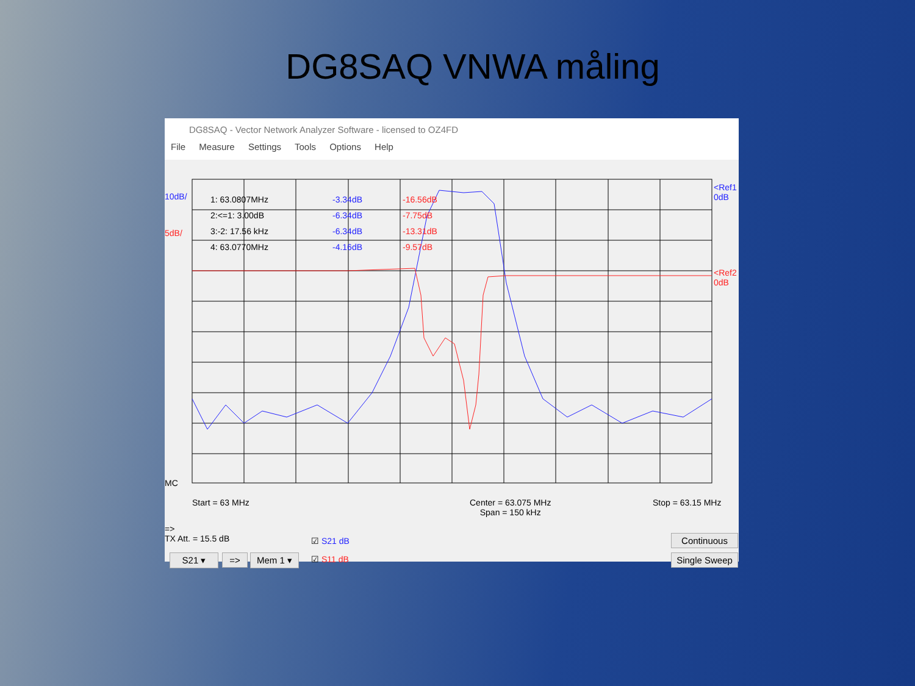DG8SAQ VNWA måling
DG8SAQ - Vector Network Analyzer Software - licensed to OZ4FD
File Measure Settings Tools Options Help
10dB/
5dB/
1: 63.0807MHz
2:<=1: 3.00dB
3:-2: 17.56 kHz
4: 63.0770MHz
-3.34dB
-6.34dB
-6.34dB
-4.16dB
-16.56dB
-7.75dB
-13.31dB
-9.57dB
<Ref1
0dB
<Ref2
0dB
MC
Start = 63 MHz
Center = 63.075 MHz
Span = 150 kHz
Stop = 63.15 MHz
=>
TX Att. = 15.5 dB
☑ S21 dB
☑ S11 dB
S21 ▾ => Mem 1 ▾
Continuous
Single Sweep